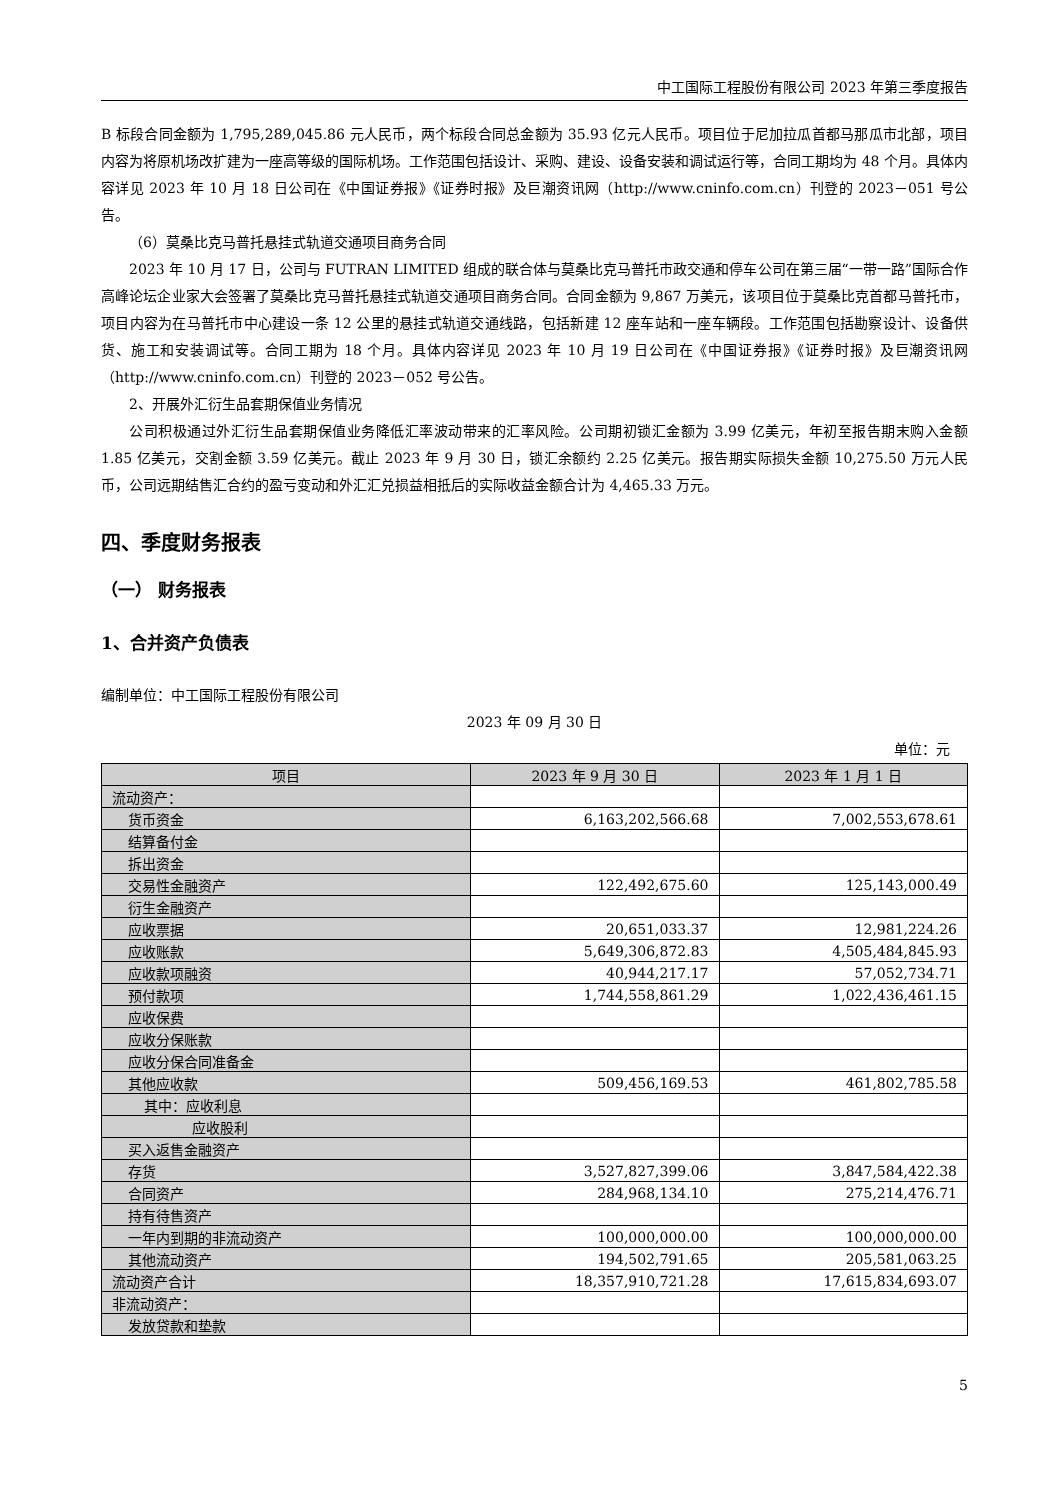中工国际工程股份有限公司 2023 年第三季度报告
B 标段合同金额为 1,795,289,045.86 元人民币，两个标段合同总金额为 35.93 亿元人民币。项目位于尼加拉瓜首都马那瓜市北部，项目内容为将原机场改扩建为一座高等级的国际机场。工作范围包括设计、采购、建设、设备安装和调试运行等，合同工期均为 48 个月。具体内容详见 2023 年 10 月 18 日公司在《中国证券报》《证券时报》及巨潮资讯网（http://www.cninfo.com.cn）刊登的 2023－051 号公告。
（6）莫桑比克马普托悬挂式轨道交通项目商务合同
2023 年 10 月 17 日，公司与 FUTRAN LIMITED 组成的联合体与莫桑比克马普托市政交通和停车公司在第三届“一带一路”国际合作高峰论坛企业家大会签署了莫桑比克马普托悬挂式轨道交通项目商务合同。合同金额为 9,867 万美元，该项目位于莫桑比克首都马普托市，项目内容为在马普托市中心建设一条 12 公里的悬挂式轨道交通线路，包括新建 12 座车站和一座车辆段。工作范围包括勘察设计、设备供货、施工和安装调试等。合同工期为 18 个月。具体内容详见 2023 年 10 月 19 日公司在《中国证券报》《证券时报》及巨潮资讯网（http://www.cninfo.com.cn）刊登的 2023－052 号公告。
2、开展外汇衍生品套期保值业务情况
公司积极通过外汇衍生品套期保值业务降低汇率波动带来的汇率风险。公司期初锁汇金额为 3.99 亿美元，年初至报告期末购入金额 1.85 亿美元，交割金额 3.59 亿美元。截止 2023 年 9 月 30 日，锁汇余额约 2.25 亿美元。报告期实际损失金额 10,275.50 万元人民币，公司远期结售汇合约的盈亏变动和外汇汇兑损益相抵后的实际收益金额合计为 4,465.33 万元。
四、季度财务报表
（一） 财务报表
1、合并资产负债表
编制单位：中工国际工程股份有限公司
2023 年 09 月 30 日
单位：元
| 项目 | 2023 年 9 月 30 日 | 2023 年 1 月 1 日 |
| --- | --- | --- |
| 流动资产： | | |
| 货币资金 | 6,163,202,566.68 | 7,002,553,678.61 |
| 结算备付金 | | |
| 拆出资金 | | |
| 交易性金融资产 | 122,492,675.60 | 125,143,000.49 |
| 衍生金融资产 | | |
| 应收票据 | 20,651,033.37 | 12,981,224.26 |
| 应收账款 | 5,649,306,872.83 | 4,505,484,845.93 |
| 应收款项融资 | 40,944,217.17 | 57,052,734.71 |
| 预付款项 | 1,744,558,861.29 | 1,022,436,461.15 |
| 应收保费 | | |
| 应收分保账款 | | |
| 应收分保合同准备金 | | |
| 其他应收款 | 509,456,169.53 | 461,802,785.58 |
| 其中：应收利息 | | |
| 应收股利 | | |
| 买入返售金融资产 | | |
| 存货 | 3,527,827,399.06 | 3,847,584,422.38 |
| 合同资产 | 284,968,134.10 | 275,214,476.71 |
| 持有待售资产 | | |
| 一年内到期的非流动资产 | 100,000,000.00 | 100,000,000.00 |
| 其他流动资产 | 194,502,791.65 | 205,581,063.25 |
| 流动资产合计 | 18,357,910,721.28 | 17,615,834,693.07 |
| 非流动资产： | | |
| 发放贷款和垫款 | | |
5